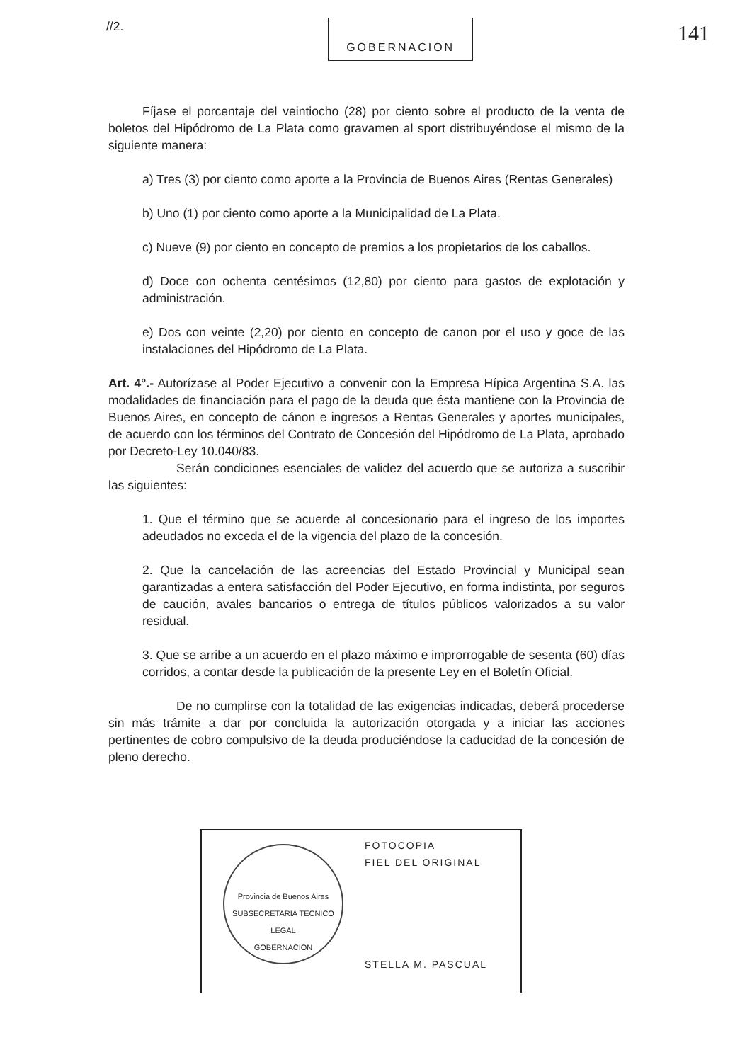//2. GOBERNACION 141
Fíjase el porcentaje del veintiocho (28) por ciento sobre el producto de la venta de boletos del Hipódromo de La Plata como gravamen al sport distribuyéndose el mismo de la siguiente manera:
a) Tres (3) por ciento como aporte a la Provincia de Buenos Aires (Rentas Generales)
b) Uno (1) por ciento como aporte a la Municipalidad de La Plata.
c) Nueve (9) por ciento en concepto de premios a los propietarios de los caballos.
d) Doce con ochenta centésimos (12,80) por ciento para gastos de explotación y administración.
e) Dos con veinte (2,20) por ciento en concepto de canon por el uso y goce de las instalaciones del Hipódromo de La Plata.
Art. 4°.- Autorízase al Poder Ejecutivo a convenir con la Empresa Hípica Argentina S.A. las modalidades de financiación para el pago de la deuda que ésta mantiene con la Provincia de Buenos Aires, en concepto de cánon e ingresos a Rentas Generales y aportes municipales, de acuerdo con los términos del Contrato de Concesión del Hipódromo de La Plata, aprobado por Decreto-Ley 10.040/83.
Serán condiciones esenciales de validez del acuerdo que se autoriza a suscribir las siguientes:
1. Que el término que se acuerde al concesionario para el ingreso de los importes adeudados no exceda el de la vigencia del plazo de la concesión.
2. Que la cancelación de las acreencias del Estado Provincial y Municipal sean garantizadas a entera satisfacción del Poder Ejecutivo, en forma indistinta, por seguros de caución, avales bancarios o entrega de títulos públicos valorizados a su valor residual.
3. Que se arribe a un acuerdo en el plazo máximo e improrrogable de sesenta (60) días corridos, a contar desde la publicación de la presente Ley en el Boletín Oficial.
De no cumplirse con la totalidad de las exigencias indicadas, deberá procederse sin más trámite a dar por concluida la autorización otorgada y a iniciar las acciones pertinentes de cobro compulsivo de la deuda produciéndose la caducidad de la concesión de pleno derecho.
Provincia de Buenos Aires
SUBSECRETARIA TECNICO LEGAL
GOBERNACION
FOTOCOPIA
FIEL DEL ORIGINAL
STELLA M. PASCUAL